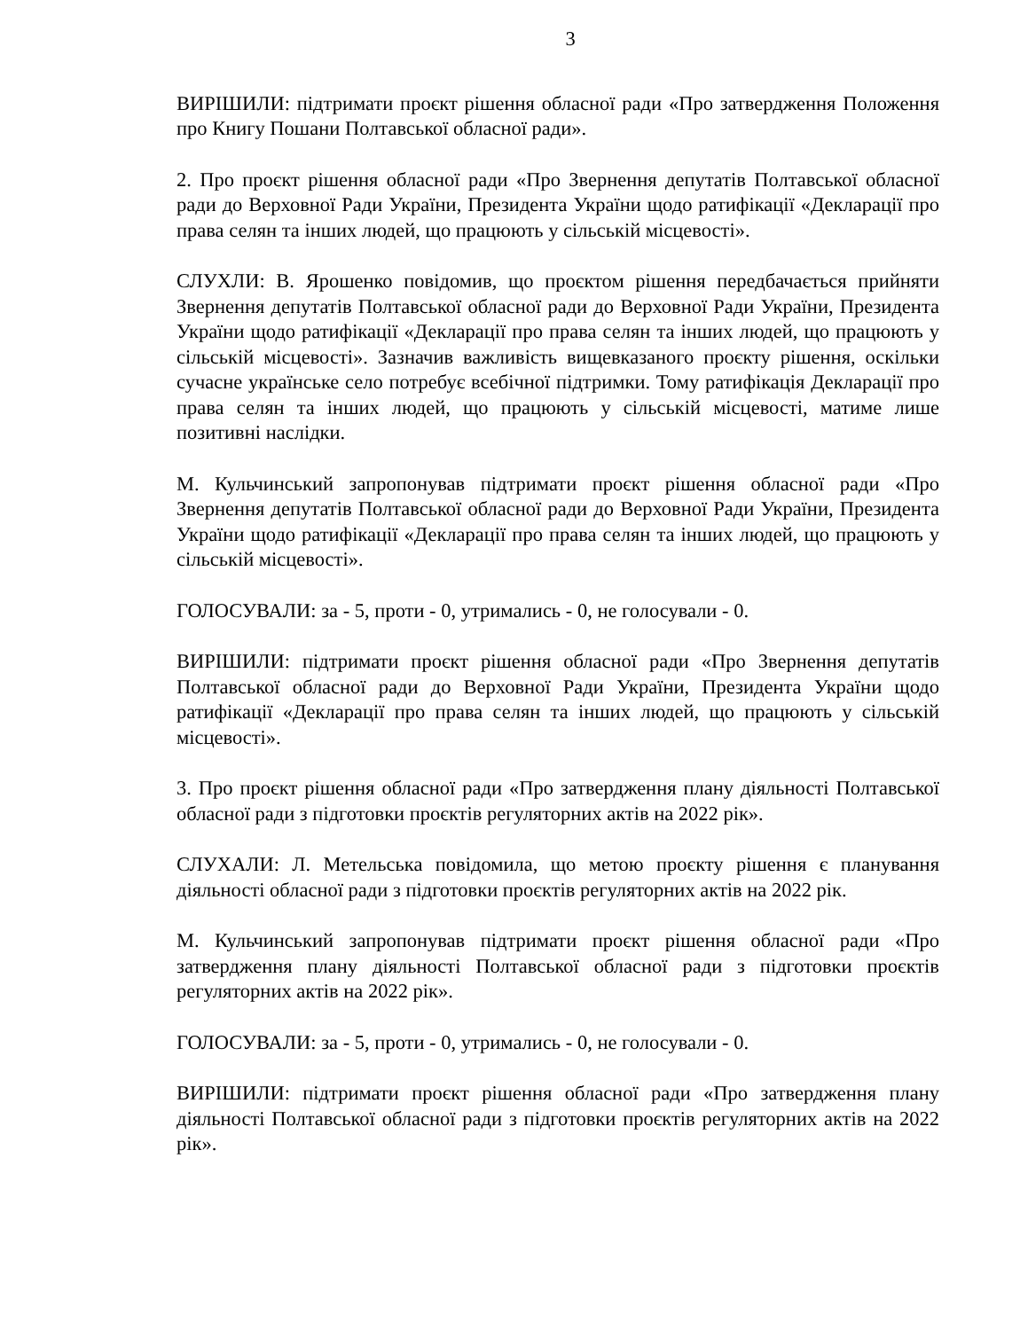3
ВИРІШИЛИ: підтримати проєкт рішення обласної ради «Про затвердження Положення про Книгу Пошани Полтавської обласної ради».
2. Про проєкт рішення обласної ради «Про Звернення депутатів Полтавської обласної ради до Верховної Ради України, Президента України щодо ратифікації «Декларації про права селян та інших людей, що працюють у сільській місцевості».
СЛУХЛИ: В. Ярошенко повідомив, що проєктом рішення передбачається прийняти Звернення депутатів Полтавської обласної ради до Верховної Ради України, Президента України щодо ратифікації «Декларації про права селян та інших людей, що працюють у сільській місцевості». Зазначив важливість вищевказаного проєкту рішення, оскільки сучасне українське село потребує всебічної підтримки. Тому ратифікація Декларації про права селян та інших людей, що працюють у сільській місцевості, матиме лише позитивні наслідки.
М. Кульчинський запропонував підтримати проєкт рішення обласної ради «Про Звернення депутатів Полтавської обласної ради до Верховної Ради України, Президента України щодо ратифікації «Декларації про права селян та інших людей, що працюють у сільській місцевості».
ГОЛОСУВАЛИ: за - 5, проти - 0, утримались - 0, не голосували - 0.
ВИРІШИЛИ: підтримати проєкт рішення обласної ради «Про Звернення депутатів Полтавської обласної ради до Верховної Ради України, Президента України щодо ратифікації «Декларації про права селян та інших людей, що працюють у сільській місцевості».
3. Про проєкт рішення обласної ради «Про затвердження плану діяльності Полтавської обласної ради з підготовки проєктів регуляторних актів на 2022 рік».
СЛУХАЛИ: Л. Метельська повідомила, що метою проєкту рішення є планування діяльності обласної ради з підготовки проєктів регуляторних актів на 2022 рік.
М. Кульчинський запропонував підтримати проєкт рішення обласної ради «Про затвердження плану діяльності Полтавської обласної ради з підготовки проєктів регуляторних актів на 2022 рік».
ГОЛОСУВАЛИ: за - 5, проти - 0, утримались - 0, не голосували - 0.
ВИРІШИЛИ: підтримати проєкт рішення обласної ради «Про затвердження плану діяльності Полтавської обласної ради з підготовки проєктів регуляторних актів на 2022 рік».